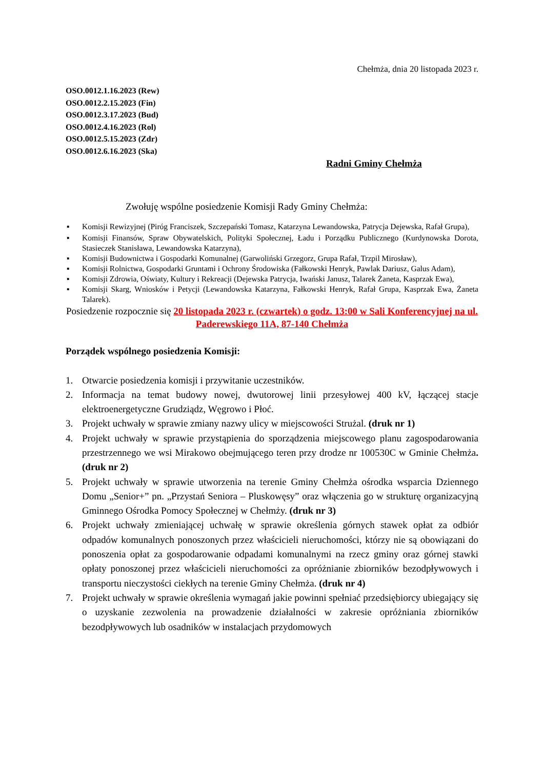Chełmża, dnia 20 listopada 2023 r.
OSO.0012.1.16.2023 (Rew)
OSO.0012.2.15.2023 (Fin)
OSO.0012.3.17.2023 (Bud)
OSO.0012.4.16.2023 (Rol)
OSO.0012.5.15.2023 (Zdr)
OSO.0012.6.16.2023 (Ska)
Radni Gminy Chełmża
Zwołuję wspólne posiedzenie Komisji Rady Gminy Chełmża:
▪ Komisji Rewizyjnej (Piróg Franciszek, Szczepański Tomasz, Katarzyna Lewandowska, Patrycja Dejewska, Rafał Grupa),
▪ Komisji Finansów, Spraw Obywatelskich, Polityki Społecznej, Ładu i Porządku Publicznego (Kurdynowska Dorota, Stasieczek Stanisława, Lewandowska Katarzyna),
▪ Komisji Budownictwa i Gospodarki Komunalnej (Garwoliński Grzegorz, Grupa Rafał, Trzpil Mirosław),
▪ Komisji Rolnictwa, Gospodarki Gruntami i Ochrony Środowiska (Fałkowski Henryk, Pawlak Dariusz, Galus Adam),
▪ Komisji Zdrowia, Oświaty, Kultury i Rekreacji (Dejewska Patrycja, Iwański Janusz, Talarek Żaneta, Kasprzak Ewa),
▪ Komisji Skarg, Wniosków i Petycji (Lewandowska Katarzyna, Fałkowski Henryk, Rafał Grupa, Kasprzak Ewa, Żaneta Talarek).
Posiedzenie rozpocznie się 20 listopada 2023 r. (czwartek) o godz. 13:00 w Sali Konferencyjnej na ul. Paderewskiego 11A, 87-140 Chełmża
Porządek wspólnego posiedzenia Komisji:
1. Otwarcie posiedzenia komisji i przywitanie uczestników.
2. Informacja na temat budowy nowej, dwutorowej linii przesyłowej 400 kV, łączącej stacje elektroenergetyczne Grudziądz, Węgrowo i Płoć.
3. Projekt uchwały w sprawie zmiany nazwy ulicy w miejscowości Strużal. (druk nr 1)
4. Projekt uchwały w sprawie przystąpienia do sporządzenia miejscowego planu zagospodarowania przestrzennego we wsi Mirakowo obejmującego teren przy drodze nr 100530C w Gminie Chełmża. (druk nr 2)
5. Projekt uchwały w sprawie utworzenia na terenie Gminy Chełmża ośrodka wsparcia Dziennego Domu „Senior+” pn. „Przystań Seniora – Pluskowęsy” oraz włączenia go w strukturę organizacyjną Gminnego Ośrodka Pomocy Społecznej w Chełmży. (druk nr 3)
6. Projekt uchwały zmieniającej uchwałę w sprawie określenia górnych stawek opłat za odbiór odpadów komunalnych ponoszonych przez właścicieli nieruchomości, którzy nie są obowiązani do ponoszenia opłat za gospodarowanie odpadami komunalnymi na rzecz gminy oraz górnej stawki opłaty ponoszonej przez właścicieli nieruchomości za opróżnianie zbiorników bezodpływowych i transportu nieczystości ciekłych na terenie Gminy Chełmża. (druk nr 4)
7. Projekt uchwały w sprawie określenia wymagań jakie powinni spełniać przedsiębiorcy ubiegający się o uzyskanie zezwolenia na prowadzenie działalności w zakresie opróżniania zbiorników bezodpływowych lub osadników w instalacjach przydomowych